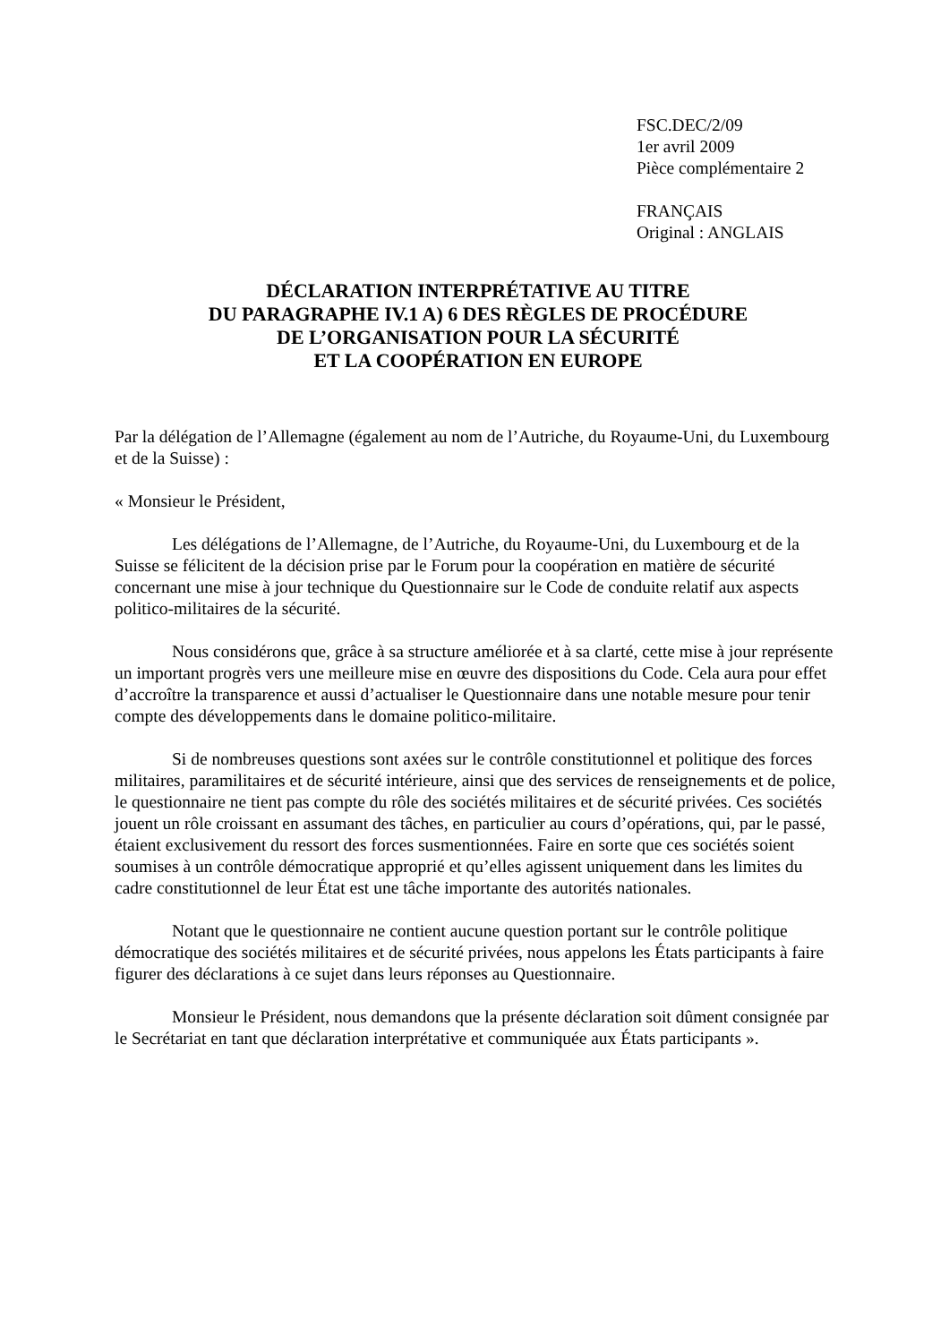FSC.DEC/2/09
1er avril 2009
Pièce complémentaire 2
FRANÇAIS
Original : ANGLAIS
DÉCLARATION INTERPRÉTATIVE AU TITRE
DU PARAGRAPHE IV.1 A) 6 DES RÈGLES DE PROCÉDURE
DE L’ORGANISATION POUR LA SÉCURITÉ
ET LA COOPÉRATION EN EUROPE
Par la délégation de l’Allemagne (également au nom de l’Autriche, du Royaume-Uni, du Luxembourg et de la Suisse) :
« Monsieur le Président,
Les délégations de l’Allemagne, de l’Autriche, du Royaume-Uni, du Luxembourg et de la Suisse se félicitent de la décision prise par le Forum pour la coopération en matière de sécurité concernant une mise à jour technique du Questionnaire sur le Code de conduite relatif aux aspects politico-militaires de la sécurité.
Nous considérons que, grâce à sa structure améliorée et à sa clarté, cette mise à jour représente un important progrès vers une meilleure mise en œuvre des dispositions du Code. Cela aura pour effet d’accroître la transparence et aussi d’actualiser le Questionnaire dans une notable mesure pour tenir compte des développements dans le domaine politico-militaire.
Si de nombreuses questions sont axées sur le contrôle constitutionnel et politique des forces militaires, paramilitaires et de sécurité intérieure, ainsi que des services de renseignements et de police, le questionnaire ne tient pas compte du rôle des sociétés militaires et de sécurité privées. Ces sociétés jouent un rôle croissant en assumant des tâches, en particulier au cours d’opérations, qui, par le passé, étaient exclusivement du ressort des forces susmentionnées. Faire en sorte que ces sociétés soient soumises à un contrôle démocratique approprié et qu’elles agissent uniquement dans les limites du cadre constitutionnel de leur État est une tâche importante des autorités nationales.
Notant que le questionnaire ne contient aucune question portant sur le contrôle politique démocratique des sociétés militaires et de sécurité privées, nous appelons les États participants à faire figurer des déclarations à ce sujet dans leurs réponses au Questionnaire.
Monsieur le Président, nous demandons que la présente déclaration soit dûment consignée par le Secrétariat en tant que déclaration interprétative et communiquée aux États participants ».